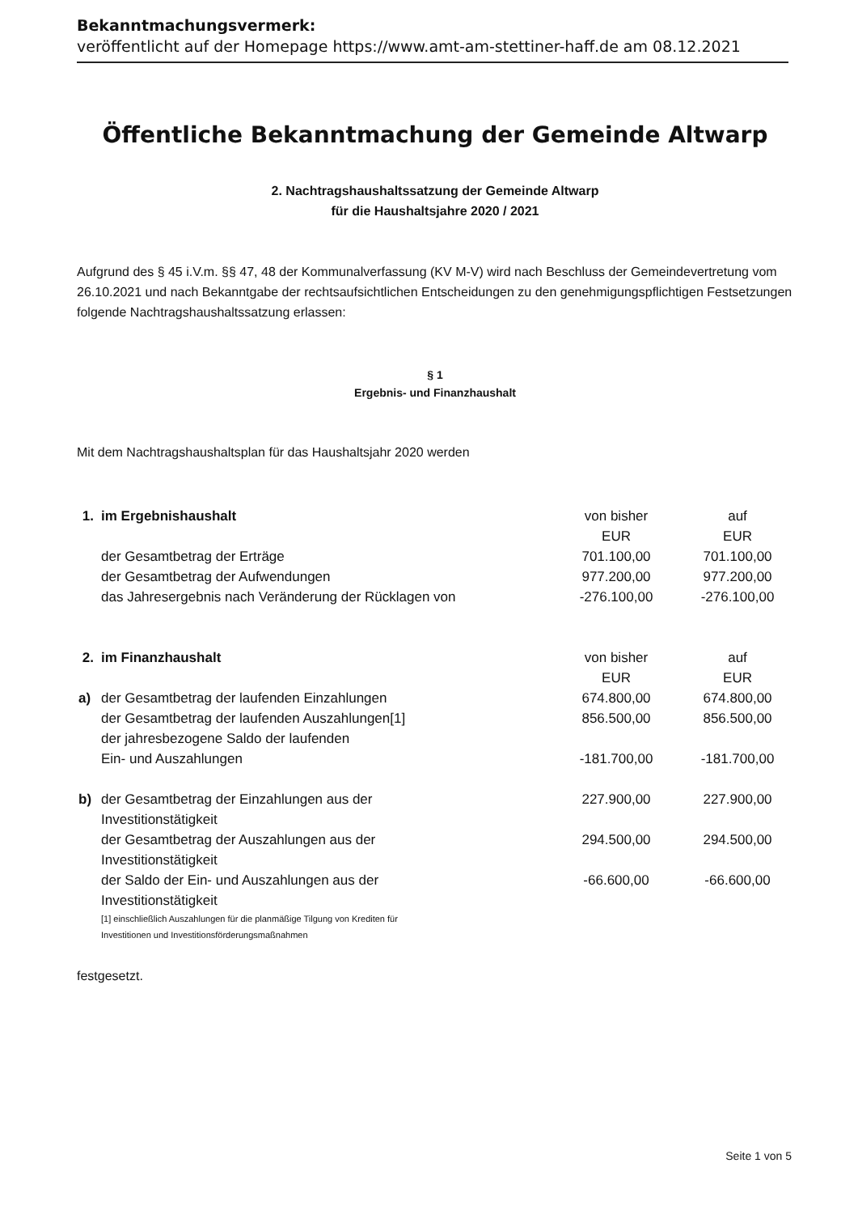Bekanntmachungsvermerk:
veröffentlicht auf der Homepage https://www.amt-am-stettiner-haff.de am 08.12.2021
Öffentliche Bekanntmachung der Gemeinde Altwarp
2. Nachtragshaushaltssatzung der Gemeinde Altwarp
für die Haushaltsjahre 2020 / 2021
Aufgrund des § 45 i.V.m. §§ 47, 48 der Kommunalverfassung (KV M-V) wird nach Beschluss der Gemeindevertretung vom 26.10.2021 und nach Bekanntgabe der rechtsaufsichtlichen Entscheidungen zu den genehmigungspflichtigen Festsetzungen folgende Nachtragshaushaltssatzung erlassen:
§ 1
Ergebnis- und Finanzhaushalt
Mit dem Nachtragshaushaltsplan für das Haushaltsjahr 2020 werden
| 1. | im Ergebnishaushalt | von bisher EUR | auf EUR |
| | der Gesamtbetrag der Erträge | 701.100,00 | 701.100,00 |
| | der Gesamtbetrag der Aufwendungen | 977.200,00 | 977.200,00 |
| | das Jahresergebnis nach Veränderung der Rücklagen von | -276.100,00 | -276.100,00 |
| 2. | im Finanzhaushalt | von bisher EUR | auf EUR |
| a) | der Gesamtbetrag der laufenden Einzahlungen | 674.800,00 | 674.800,00 |
| | der Gesamtbetrag der laufenden Auszahlungen[1] | 856.500,00 | 856.500,00 |
| | der jahresbezogene Saldo der laufenden Ein- und Auszahlungen | -181.700,00 | -181.700,00 |
| b) | der Gesamtbetrag der Einzahlungen aus der Investitionstätigkeit | 227.900,00 | 227.900,00 |
| | der Gesamtbetrag der Auszahlungen aus der Investitionstätigkeit | 294.500,00 | 294.500,00 |
| | der Saldo der Ein- und Auszahlungen aus der Investitionstätigkeit | -66.600,00 | -66.600,00 |
| | [1] einschließlich Auszahlungen für die planmäßige Tilgung von Krediten für Investitionen und Investitionsförderungsmaßnahmen | | |
festgesetzt.
Seite 1 von 5